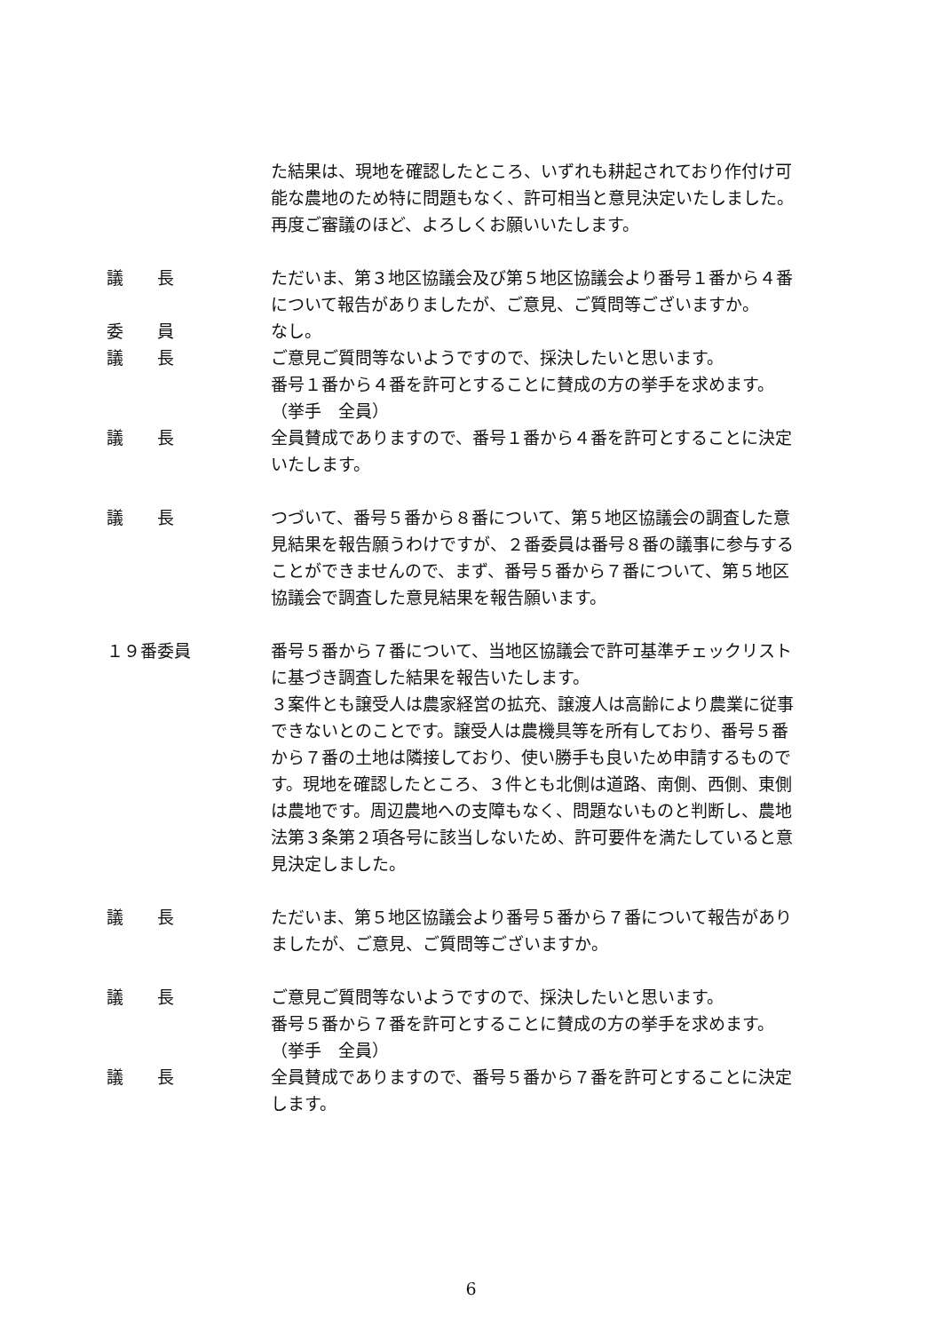た結果は、現地を確認したところ、いずれも耕起されており作付け可能な農地のため特に問題もなく、許可相当と意見決定いたしました。
再度ご審議のほど、よろしくお願いいたします。
議　　長 ただいま、第３地区協議会及び第５地区協議会より番号１番から４番について報告がありましたが、ご意見、ご質問等ございますか。
委　　員 なし。
議　　長 ご意見ご質問等ないようですので、採決したいと思います。
番号１番から４番を許可とすることに賛成の方の挙手を求めます。
（挙手　全員）
議　　長 全員賛成でありますので、番号１番から４番を許可とすることに決定いたします。
議　　長 つづいて、番号５番から８番について、第５地区協議会の調査した意見結果を報告願うわけですが、２番委員は番号８番の議事に参与することができませんので、まず、番号５番から７番について、第５地区協議会で調査した意見結果を報告願います。
１９番委員 番号５番から７番について、当地区協議会で許可基準チェックリストに基づき調査した結果を報告いたします。
３案件とも譲受人は農家経営の拡充、譲渡人は高齢により農業に従事できないとのことです。譲受人は農機具等を所有しており、番号５番から７番の土地は隣接しており、使い勝手も良いため申請するものです。現地を確認したところ、３件とも北側は道路、南側、西側、東側は農地です。周辺農地への支障もなく、問題ないものと判断し、農地法第３条第２項各号に該当しないため、許可要件を満たしていると意見決定しました。
議　　長 ただいま、第５地区協議会より番号５番から７番について報告がありましたが、ご意見、ご質問等ございますか。
議　　長 ご意見ご質問等ないようですので、採決したいと思います。
番号５番から７番を許可とすることに賛成の方の挙手を求めます。
（挙手　全員）
議　　長 全員賛成でありますので、番号５番から７番を許可とすることに決定します。
6